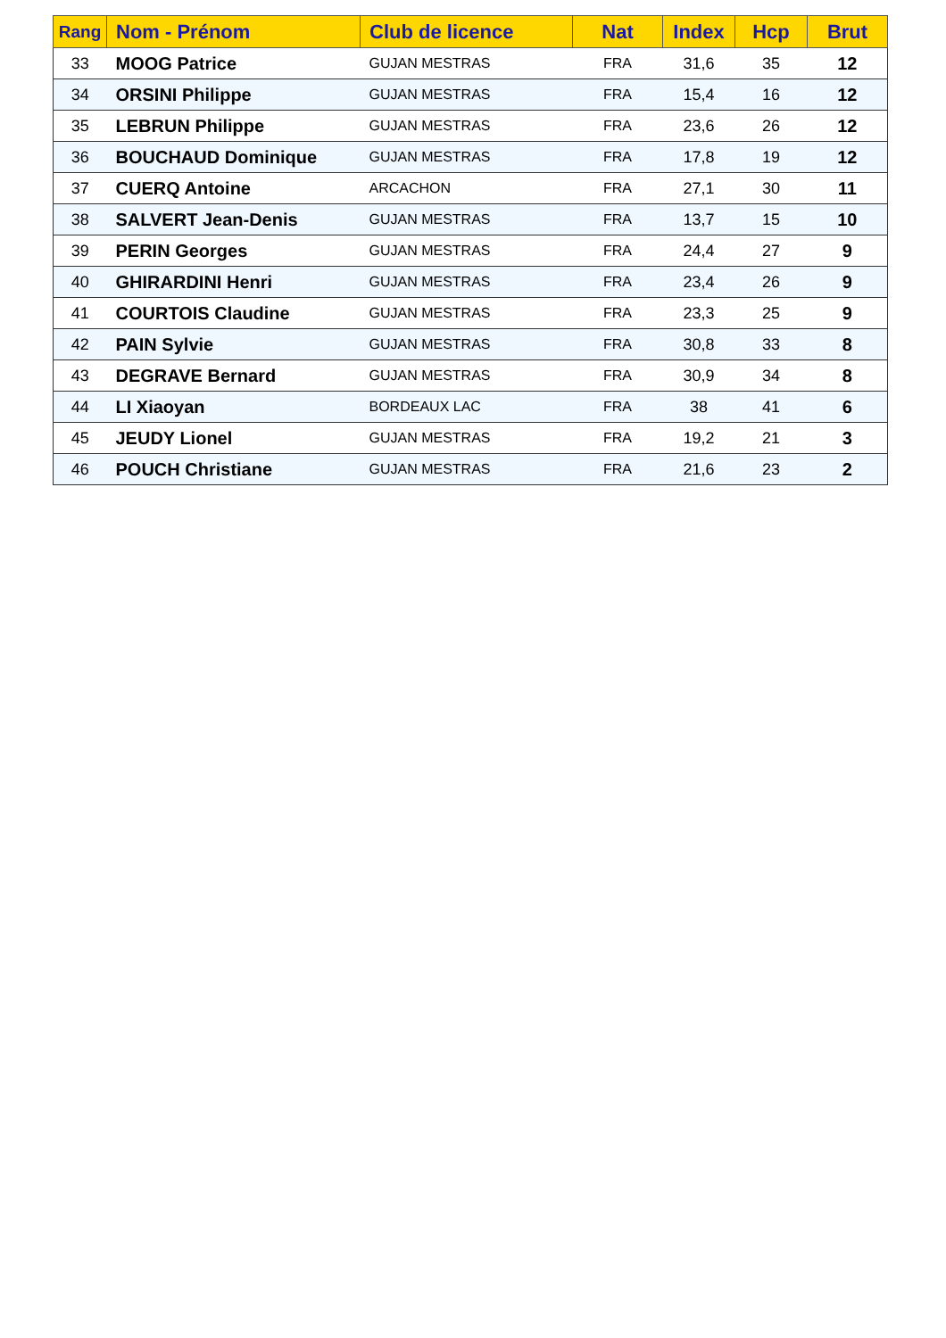| Rang | Nom - Prénom | Club de licence | Nat | Index | Hcp | Brut |
| --- | --- | --- | --- | --- | --- | --- |
| 33 | MOOG Patrice | GUJAN MESTRAS | FRA | 31,6 | 35 | 12 |
| 34 | ORSINI Philippe | GUJAN MESTRAS | FRA | 15,4 | 16 | 12 |
| 35 | LEBRUN Philippe | GUJAN MESTRAS | FRA | 23,6 | 26 | 12 |
| 36 | BOUCHAUD Dominique | GUJAN MESTRAS | FRA | 17,8 | 19 | 12 |
| 37 | CUERQ Antoine | ARCACHON | FRA | 27,1 | 30 | 11 |
| 38 | SALVERT Jean-Denis | GUJAN MESTRAS | FRA | 13,7 | 15 | 10 |
| 39 | PERIN Georges | GUJAN MESTRAS | FRA | 24,4 | 27 | 9 |
| 40 | GHIRARDINI Henri | GUJAN MESTRAS | FRA | 23,4 | 26 | 9 |
| 41 | COURTOIS Claudine | GUJAN MESTRAS | FRA | 23,3 | 25 | 9 |
| 42 | PAIN Sylvie | GUJAN MESTRAS | FRA | 30,8 | 33 | 8 |
| 43 | DEGRAVE Bernard | GUJAN MESTRAS | FRA | 30,9 | 34 | 8 |
| 44 | LI Xiaoyan | BORDEAUX LAC | FRA | 38 | 41 | 6 |
| 45 | JEUDY Lionel | GUJAN MESTRAS | FRA | 19,2 | 21 | 3 |
| 46 | POUCH Christiane | GUJAN MESTRAS | FRA | 21,6 | 23 | 2 |